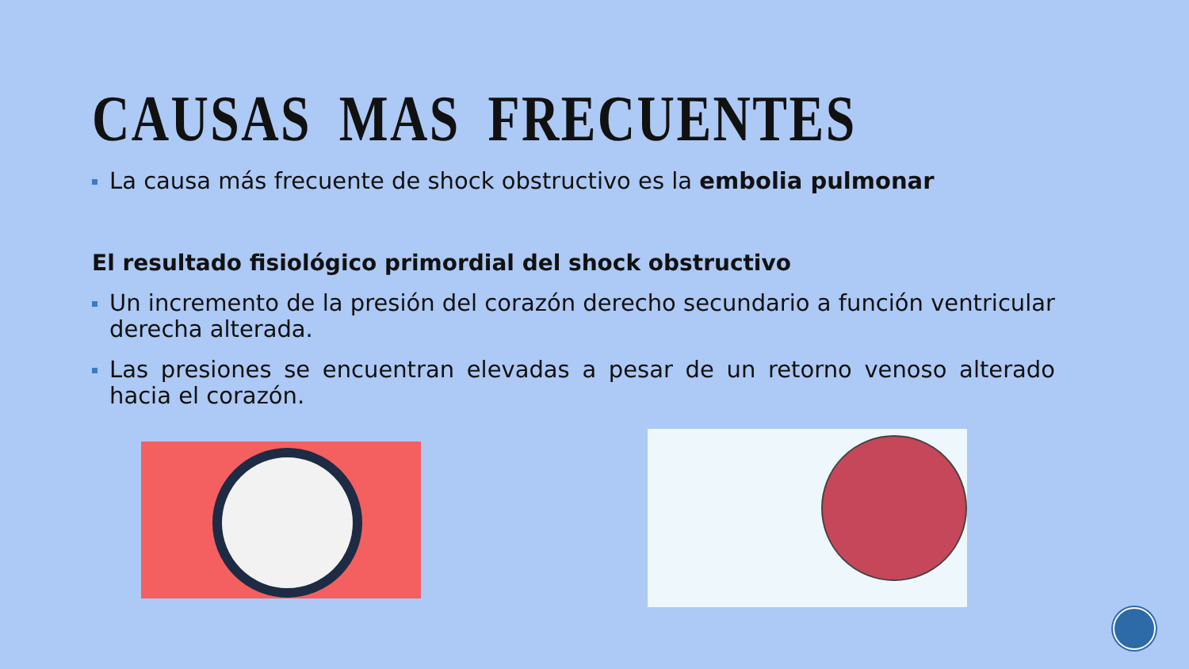CAUSAS MAS FRECUENTES
La causa más frecuente de shock obstructivo es la embolia pulmonar
El resultado fisiológico primordial del shock obstructivo
Un incremento de la presión del corazón derecho secundario a función ventricular derecha alterada.
Las presiones se encuentran elevadas a pesar de un retorno venoso alterado hacia el corazón.